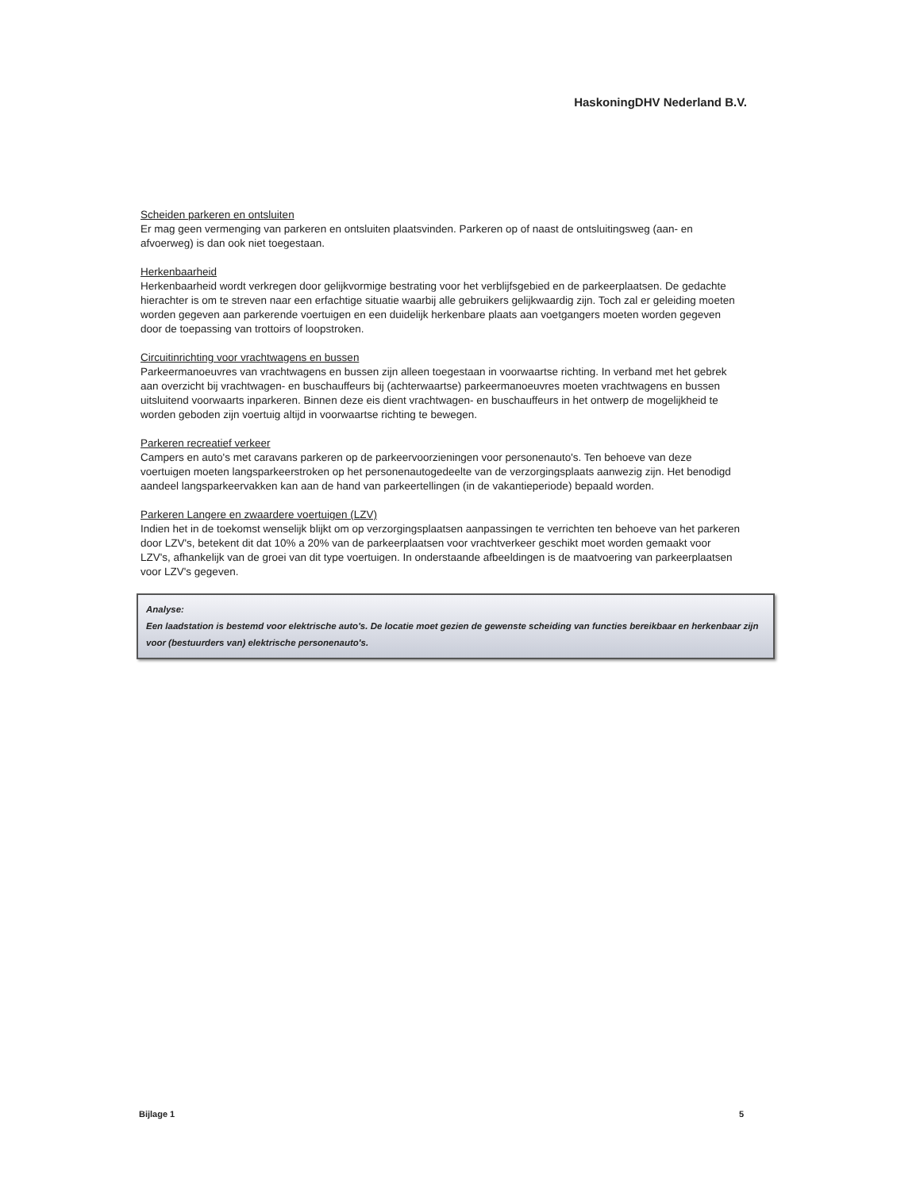HaskoningDHV Nederland B.V.
Scheiden parkeren en ontsluiten
Er mag geen vermenging van parkeren en ontsluiten plaatsvinden. Parkeren op of naast de ontsluitingsweg (aan- en afvoerweg) is dan ook niet toegestaan.
Herkenbaarheid
Herkenbaarheid wordt verkregen door gelijkvormige bestrating voor het verblijfsgebied en de parkeerplaatsen. De gedachte hierachter is om te streven naar een erfachtige situatie waarbij alle gebruikers gelijkwaardig zijn. Toch zal er geleiding moeten worden gegeven aan parkerende voertuigen en een duidelijk herkenbare plaats aan voetgangers moeten worden gegeven door de toepassing van trottoirs of loopstroken.
Circuitinrichting voor vrachtwagens en bussen
Parkeermanoeuvres van vrachtwagens en bussen zijn alleen toegestaan in voorwaartse richting. In verband met het gebrek aan overzicht bij vrachtwagen- en buschauffeurs bij (achterwaartse) parkeermanoeuvres moeten vrachtwagens en bussen uitsluitend voorwaarts inparkeren. Binnen deze eis dient vrachtwagen- en buschauffeurs in het ontwerp de mogelijkheid te worden geboden zijn voertuig altijd in voorwaartse richting te bewegen.
Parkeren recreatief verkeer
Campers en auto's met caravans parkeren op de parkeervoorzieningen voor personenauto's. Ten behoeve van deze voertuigen moeten langsparkeerstroken op het personenautogedeelte van de verzorgingsplaats aanwezig zijn. Het benodigd aandeel langsparkeervakken kan aan de hand van parkeertellingen (in de vakantieperiode) bepaald worden.
Parkeren Langere en zwaardere voertuigen (LZV)
Indien het in de toekomst wenselijk blijkt om op verzorgingsplaatsen aanpassingen te verrichten ten behoeve van het parkeren door LZV's, betekent dit dat 10% a 20% van de parkeerplaatsen voor vrachtverkeer geschikt moet worden gemaakt voor LZV's, afhankelijk van de groei van dit type voertuigen. In onderstaande afbeeldingen is de maatvoering van parkeerplaatsen voor LZV's gegeven.
Analyse:
Een laadstation is bestemd voor elektrische auto's. De locatie moet gezien de gewenste scheiding van functies bereikbaar en herkenbaar zijn voor (bestuurders van) elektrische personenauto's.
Bijlage 1 5